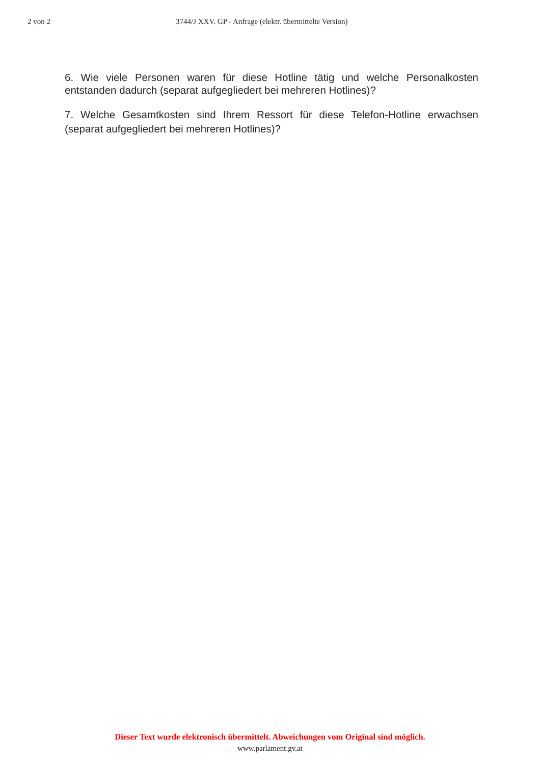2 von 2 3744/J XXV. GP - Anfrage (elektr. übermittelte Version)
6. Wie viele Personen waren für diese Hotline tätig und welche Personalkosten entstanden dadurch (separat aufgegliedert bei mehreren Hotlines)?
7. Welche Gesamtkosten sind Ihrem Ressort für diese Telefon-Hotline erwachsen (separat aufgegliedert bei mehreren Hotlines)?
Dieser Text wurde elektronisch übermittelt. Abweichungen vom Original sind möglich.
www.parlament.gv.at